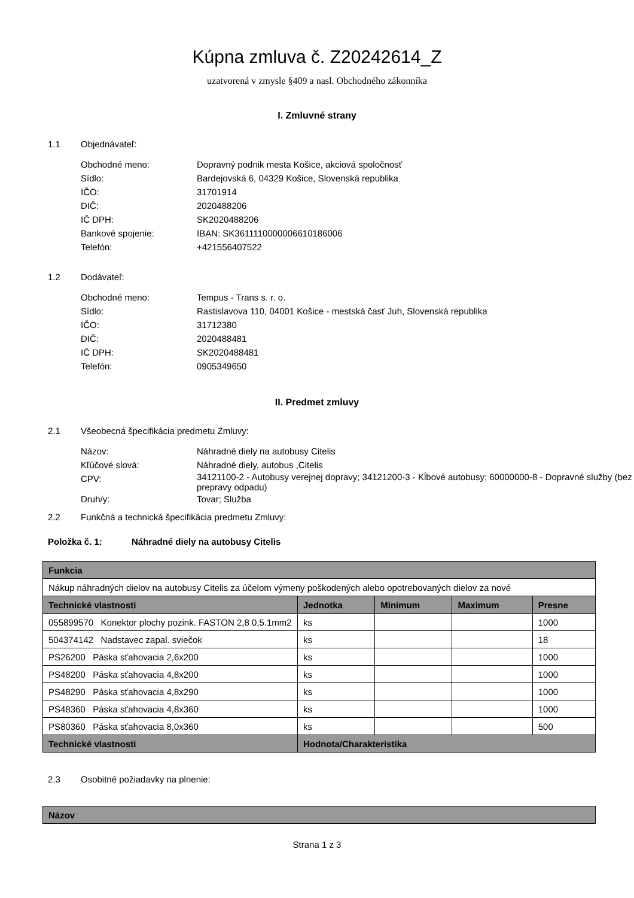Kúpna zmluva č. Z20242614_Z
uzatvorená v zmysle §409 a nasl. Obchodného zákonníka
I. Zmluvné strany
1.1 Objednávateľ:
Obchodné meno: Dopravný podnik mesta Košice, akciová spoločnosť
Sídlo: Bardejovská 6, 04329 Košice, Slovenská republika
IČO: 31701914
DIČ: 2020488206
IČ DPH: SK2020488206
Bankové spojenie: IBAN: SK3611110000006610186006
Telefón: +421556407522
1.2 Dodávateľ:
Obchodné meno: Tempus - Trans s. r. o.
Sídlo: Rastislavova 110, 04001 Košice - mestská časť Juh, Slovenská republika
IČO: 31712380
DIČ: 2020488481
IČ DPH: SK2020488481
Telefón: 0905349650
II. Predmet zmluvy
2.1 Všeobecná špecifikácia predmetu Zmluvy:
Názov: Náhradné diely na autobusy Citelis
Kľúčové slová: Náhradné diely, autobus ,Citelis
CPV: 34121100-2 - Autobusy verejnej dopravy; 34121200-3 - Kĺbové autobusy; 60000000-8 - Dopravné služby (bez prepravy odpadu)
Druh/y: Tovar; Služba
2.2 Funkčná a technická špecifikácia predmetu Zmluvy:
Položka č. 1: Náhradné diely na autobusy Citelis
| Funkcia | | | | |
| --- | --- | --- | --- | --- |
| Nákup náhradných dielov na autobusy Citelis za účelom výmeny poškodených alebo opotrebovaných dielov za nové | | | | |
| Technické vlastnosti | Jednotka | Minimum | Maximum | Presne |
| 055899570 Konektor plochy pozink. FASTON 2,8 0,5.1mm2 | ks | | | 1000 |
| 504374142 Nadstavec zapal. sviečok | ks | | | 18 |
| PS26200 Páska sťahovacia 2,6x200 | ks | | | 1000 |
| PS48200 Páska sťahovacia 4,8x200 | ks | | | 1000 |
| PS48290 Páska sťahovacia 4,8x290 | ks | | | 1000 |
| PS48360 Páska sťahovacia 4,8x360 | ks | | | 1000 |
| PS80360 Páska sťahovacia 8,0x360 | ks | | | 500 |
| Technické vlastnosti | Hodnota/Charakteristika | | | |
2.3 Osobitné požiadavky na plnenie:
| Názov |
| --- |
Strana 1 z 3